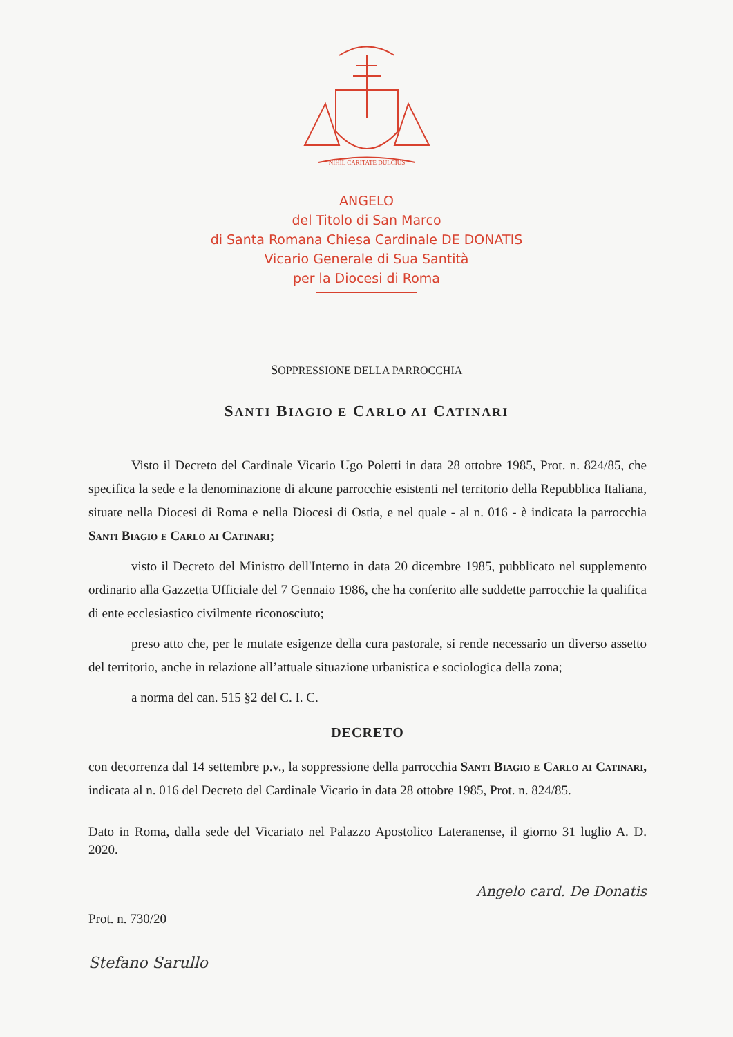NIHIL CARITATE DULCIUS
ANGELO
del Titolo di San Marco
di Santa Romana Chiesa Cardinale DE DONATIS
Vicario Generale di Sua Santità
per la Diocesi di Roma
SOPPRESSIONE DELLA PARROCCHIA
SANTI BIAGIO E CARLO AI CATINARI
Visto il Decreto del Cardinale Vicario Ugo Poletti in data 28 ottobre 1985, Prot. n. 824/85, che specifica la sede e la denominazione di alcune parrocchie esistenti nel territorio della Repubblica Italiana, situate nella Diocesi di Roma e nella Diocesi di Ostia, e nel quale - al n. 016 - è indicata la parrocchia Santi Biagio e Carlo ai Catinari;
visto il Decreto del Ministro dell'Interno in data 20 dicembre 1985, pubblicato nel supplemento ordinario alla Gazzetta Ufficiale del 7 Gennaio 1986, che ha conferito alle suddette parrocchie la qualifica di ente ecclesiastico civilmente riconosciuto;
preso atto che, per le mutate esigenze della cura pastorale, si rende necessario un diverso assetto del territorio, anche in relazione all’attuale situazione urbanistica e sociologica della zona;
a norma del can. 515 §2 del C. I. C.
DECRETO
con decorrenza dal 14 settembre p.v., la soppressione della parrocchia Santi Biagio e Carlo ai Catinari, indicata al n. 016 del Decreto del Cardinale Vicario in data 28 ottobre 1985, Prot. n. 824/85.
Dato in Roma, dalla sede del Vicariato nel Palazzo Apostolico Lateranense, il giorno 31 luglio A. D. 2020.
Prot. n. 730/20
Angelo card. De Donatis
Stefano Sarullo